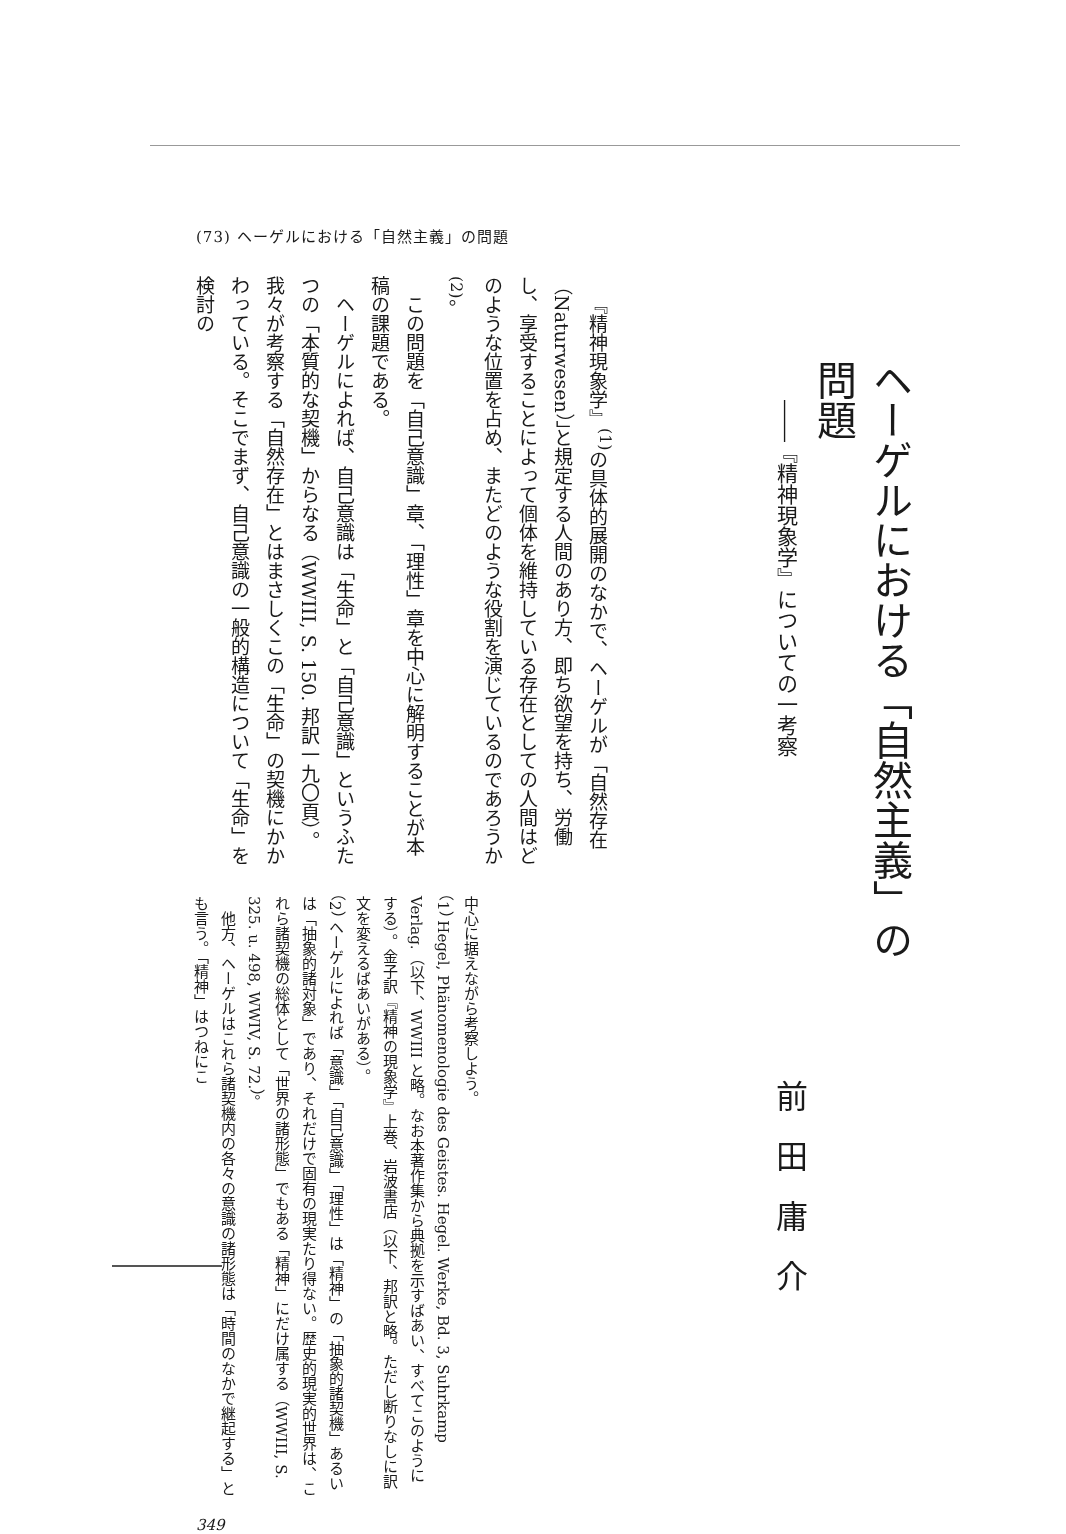ヘーゲルにおける「自然主義」の問題
――『精神現象学』についての一考察
前田庸介
(73) ヘーゲルにおける「自然主義」の問題
『精神現象学』<sup>(1)</sup>の具体的展開のなかで、ヘーゲルが「自然存在（Naturwesen）」と規定する人間のあり方、即ち欲望を持ち、労働し、享受することによって個体を維持している存在としての人間はどのような位置を占め、またどのような役割を演じているのであろうか<sup>(2)</sup>。
この問題を「自己意識」章、「理性」章を中心に解明することが本稿の課題である。
ヘーゲルによれば、自己意識は「生命」と「自己意識」というふたつの「本質的な契機」からなる（WWIII, S. 150. 邦訳一九〇頁）。我々が考察する「自然存在」とはまさしくこの「生命」の契機にかかわっている。そこでまず、自己意識の一般的構造について「生命」を検討の
中心に据えながら考察しよう。
（1） Hegel, Phänomenologie des Geistes. Hegel. Werke, Bd. 3, Suhrkamp Verlag.（以下、WWIII と略。なお本著作集から典拠を示すばあい、すべてこのようにする）。金子訳『精神の現象学』上巻、岩波書店（以下、邦訳と略。ただし断りなしに訳文を変えるばあいがある）。
（2） ヘーゲルによれば「意識」「自己意識」「理性」は「精神」の「抽象的諸契機」あるいは「抽象的諸対象」であり、それだけで固有の現実たり得ない。歴史的現実的世界は、これら諸契機の総体として「世界の諸形態」でもある「精神」にだけ属する（WWIII, S. 325. u. 498, WWIV, S. 72.）。
　他方、ヘーゲルはこれら諸契機内の各々の意識の諸形態は「時間のなかで継起する」とも言う。「精神」はつねにこ
349